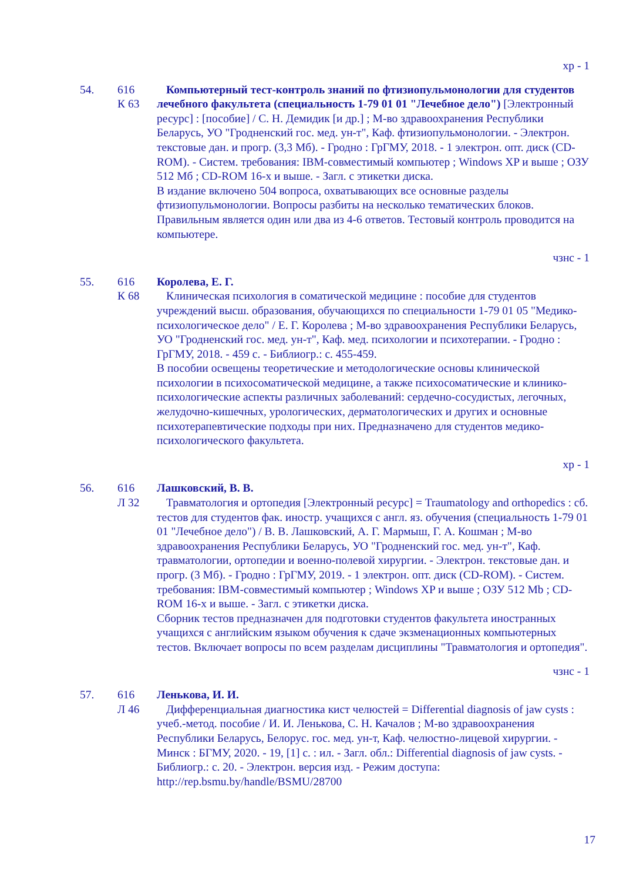хр - 1
54. 616
К 63
Компьютерный тест-контроль знаний по фтизиопульмонологии для студентов лечебного факультета (специальность 1-79 01 01 "Лечебное дело") [Электронный ресурс] : [пособие] / С. Н. Демидик [и др.] ; М-во здравоохранения Республики Беларусь, УО "Гродненский гос. мед. ун-т", Каф. фтизиопульмонологии. - Электрон. текстовые дан. и прогр. (3,3 Мб). - Гродно : ГрГМУ, 2018. - 1 электрон. опт. диск (CD-ROM). - Систем. требования: IBM-совместимый компьютер ; Windows XP и выше ; ОЗУ 512 Мб ; CD-ROM 16-х и выше. - Загл. с этикетки диска.
В издание включено 504 вопроса, охватывающих все основные разделы фтизиопульмонологии. Вопросы разбиты на несколько тематических блоков. Правильным является один или два из 4-6 ответов. Тестовый контроль проводится на компьютере.
чзнс - 1
55. 616
К 68
Королева, Е. Г.
Клиническая психология в соматической медицине : пособие для студентов учреждений высш. образования, обучающихся по специальности 1-79 01 05 "Медико-психологическое дело" / Е. Г. Королева ; М-во здравоохранения Республики Беларусь, УО "Гродненский гос. мед. ун-т", Каф. мед. психологии и психотерапии. - Гродно : ГрГМУ, 2018. - 459 с. - Библиогр.: с. 455-459.
В пособии освещены теоретические и методологические основы клинической психологии в психосоматической медицине, а также психосоматические и клинико-психологические аспекты различных заболеваний: сердечно-сосудистых, легочных, желудочно-кишечных, урологических, дерматологических и других и основные психотерапевтические подходы при них. Предназначено для студентов медико-психологического факультета.
хр - 1
56. 616
Л 32
Лашковский, В. В.
Травматология и ортопедия [Электронный ресурс] = Traumatology and orthopedics : сб. тестов для студентов фак. иностр. учащихся с англ. яз. обучения (специальность 1-79 01 01 "Лечебное дело") / В. В. Лашковский, А. Г. Мармыш, Г. А. Кошман ; М-во здравоохранения Республики Беларусь, УО "Гродненский гос. мед. ун-т", Каф. травматологии, ортопедии и военно-полевой хирургии. - Электрон. текстовые дан. и прогр. (3 Мб). - Гродно : ГрГМУ, 2019. - 1 электрон. опт. диск (CD-ROM). - Систем. требования: IBM-совместимый компьютер ; Windows XP и выше ; ОЗУ 512 Mb ; CD-ROM 16-х и выше. - Загл. с этикетки диска.
Сборник тестов предназначен для подготовки студентов факультета иностранных учащихся с английским языком обучения к сдаче экзменационных компьютерных тестов. Включает вопросы по всем разделам дисциплины "Травматология и ортопедия".
чзнс - 1
57. 616
Л 46
Ленькова, И. И.
Дифференциальная диагностика кист челюстей = Differential diagnosis of jaw cysts : учеб.-метод. пособие / И. И. Ленькова, С. Н. Качалов ; М-во здравоохранения Республики Беларусь, Белорус. гос. мед. ун-т, Каф. челюстно-лицевой хирургии. - Минск : БГМУ, 2020. - 19, [1] с. : ил. - Загл. обл.: Differential diagnosis of jaw cysts. - Библиогр.: с. 20. - Электрон. версия изд. - Режим доступа: http://rep.bsmu.by/handle/BSMU/28700
17